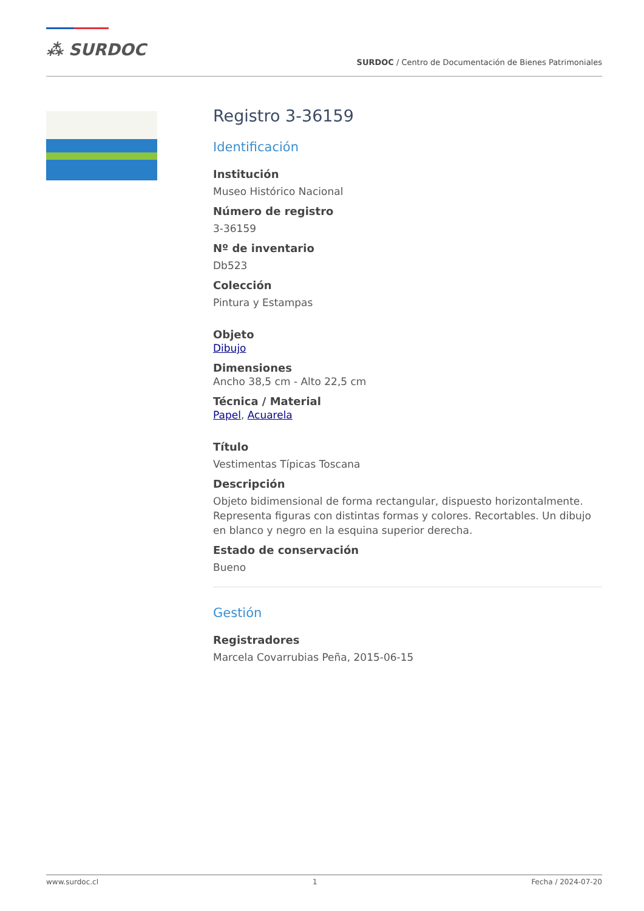⁂ SURDOC
SURDOC / Centro de Documentación de Bienes Patrimoniales
Registro 3-36159
Identificación
Institución
Museo Histórico Nacional
Número de registro
3-36159
Nº de inventario
Db523
Colección
Pintura y Estampas
Objeto
Dibujo
Dimensiones
Ancho 38,5 cm - Alto 22,5 cm
Técnica / Material
Papel, Acuarela
Título
Vestimentas Típicas Toscana
Descripción
Objeto bidimensional de forma rectangular, dispuesto horizontalmente. Representa figuras con distintas formas y colores. Recortables. Un dibujo en blanco y negro en la esquina superior derecha.
Estado de conservación
Bueno
Gestión
Registradores
Marcela Covarrubias Peña, 2015-06-15
www.surdoc.cl 1 Fecha / 2024-07-20